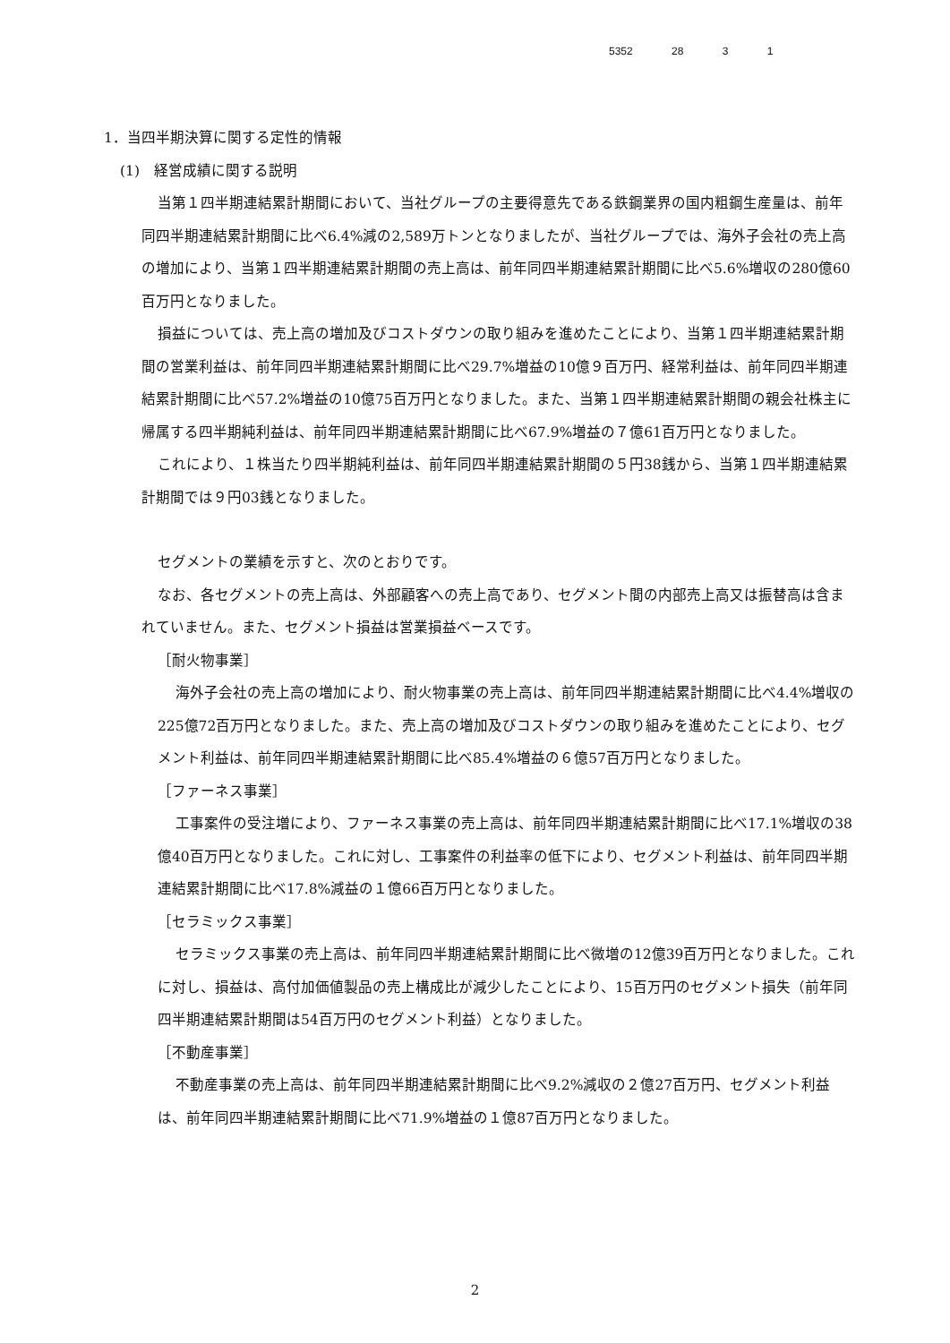5352 28 3 1
1．当四半期決算に関する定性的情報
(1)　経営成績に関する説明
当第１四半期連結累計期間において、当社グループの主要得意先である鉄鋼業界の国内粗鋼生産量は、前年同四半期連結累計期間に比べ6.4%減の2,589万トンとなりましたが、当社グループでは、海外子会社の売上高の増加により、当第１四半期連結累計期間の売上高は、前年同四半期連結累計期間に比べ5.6%増収の280億60百万円となりました。
損益については、売上高の増加及びコストダウンの取り組みを進めたことにより、当第１四半期連結累計期間の営業利益は、前年同四半期連結累計期間に比べ29.7%増益の10億９百万円、経常利益は、前年同四半期連結累計期間に比べ57.2%増益の10億75百万円となりました。また、当第１四半期連結累計期間の親会社株主に帰属する四半期純利益は、前年同四半期連結累計期間に比べ67.9%増益の７億61百万円となりました。
これにより、１株当たり四半期純利益は、前年同四半期連結累計期間の５円38銭から、当第１四半期連結累計期間では９円03銭となりました。
セグメントの業績を示すと、次のとおりです。
なお、各セグメントの売上高は、外部顧客への売上高であり、セグメント間の内部売上高又は振替高は含まれていません。また、セグメント損益は営業損益ベースです。
［耐火物事業］
海外子会社の売上高の増加により、耐火物事業の売上高は、前年同四半期連結累計期間に比べ4.4%増収の225億72百万円となりました。また、売上高の増加及びコストダウンの取り組みを進めたことにより、セグメント利益は、前年同四半期連結累計期間に比べ85.4%増益の６億57百万円となりました。
［ファーネス事業］
工事案件の受注増により、ファーネス事業の売上高は、前年同四半期連結累計期間に比べ17.1%増収の38億40百万円となりました。これに対し、工事案件の利益率の低下により、セグメント利益は、前年同四半期連結累計期間に比べ17.8%減益の１億66百万円となりました。
［セラミックス事業］
セラミックス事業の売上高は、前年同四半期連結累計期間に比べ微増の12億39百万円となりました。これに対し、損益は、高付加価値製品の売上構成比が減少したことにより、15百万円のセグメント損失（前年同四半期連結累計期間は54百万円のセグメント利益）となりました。
［不動産事業］
不動産事業の売上高は、前年同四半期連結累計期間に比べ9.2%減収の２億27百万円、セグメント利益は、前年同四半期連結累計期間に比べ71.9%増益の１億87百万円となりました。
2